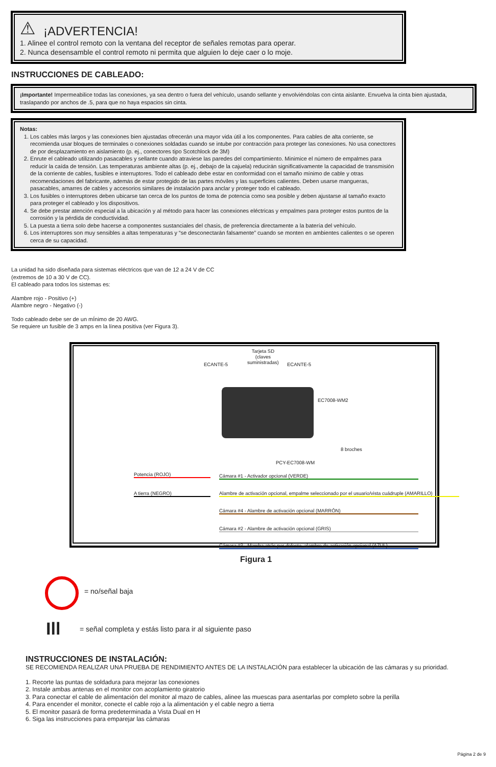⚠ ¡ADVERTENCIA!
1. Alinee el control remoto con la ventana del receptor de señales remotas para operar.
2. Nunca desensamble el control remoto ni permita que alguien lo deje caer o lo moje.
INSTRUCCIONES DE CABLEADO:
¡Importante! Impermeabilice todas las conexiones, ya sea dentro o fuera del vehículo, usando sellante y envolviéndolas con cinta aislante. Envuelva la cinta bien ajustada, traslapando por anchos de .5, para que no haya espacios sin cinta.
Notas:
1. Los cables más largos y las conexiones bien ajustadas ofrecerán una mayor vida útil a los componentes. Para cables de alta corriente, se recomienda usar bloques de terminales o conexiones soldadas cuando se intube por contracción para proteger las conexiones. No usa conectores de por desplazamiento en aislamiento (p. ej., conectores tipo Scotchlock de 3M)
2. Enrute el cableado utilizando pasacables y sellante cuando atraviese las paredes del compartimiento. Minimice el número de empalmes para reducir la caída de tensión. Las temperaturas ambiente altas (p. ej., debajo de la cajuela) reducirán significativamente la capacidad de transmisión de la corriente de cables, fusibles e interruptores. Todo el cableado debe estar en conformidad con el tamaño mínimo de cable y otras recomendaciones del fabricante, además de estar protegido de las partes móviles y las superficies calientes. Deben usarse mangueras, pasacables, amarres de cables y accesorios similares de instalación para anclar y proteger todo el cableado.
3. Los fusibles o interruptores deben ubicarse tan cerca de los puntos de toma de potencia como sea posible y deben ajustarse al tamaño exacto para proteger el cableado y los dispositivos.
4. Se debe prestar atención especial a la ubicación y al método para hacer las conexiones eléctricas y empalmes para proteger estos puntos de la corrosión y la pérdida de conductividad.
5. La puesta a tierra solo debe hacerse a componentes sustanciales del chasis, de preferencia directamente a la batería del vehículo.
6. Los interruptores son muy sensibles a altas temperaturas y “se desconectarán falsamente” cuando se monten en ambientes calientes o se operen cerca de su capacidad.
La unidad ha sido diseñada para sistemas eléctricos que van de 12 a 24 V de CC
(extremos de 10 a 30 V de CC).
El cableado para todos los sistemas es:
Alambre rojo - Positivo (+)
Alambre negro - Negativo (-)
Todo cableado debe ser de un mÍnimo de 20 AWG.
Se requiere un fusible de 3 amps en la línea positiva (ver Figura 3).
Tarjeta SD
(claves
suministradas)
ECANTE-5 ECANTE-5
EC7008-WM2
8 broches
PCY-EC7008-WM
Potencia (ROJO)
A tierra (NEGRO)
Cámara #1 - Activador opcional (VERDE)
Alambre de activación opcional, empalme seleccionado por el usuario/vista cuádruple (AMARILLO)
Cámara #4 - Alambre de activación opcional (MARRÓN)
Cámara #2 - Alambre de activación opcional (GRIS)
Cámara #3 - Marcha atrás por defecto, alambre de activación opcional (AZUL)
Figura 1
= no/señal baja
Ill
= señal completa y estás listo para ir al siguiente paso
INSTRUCCIONES DE INSTALACIÓN:
SE RECOMIENDA REALIZAR UNA PRUEBA DE RENDIMIENTO ANTES DE LA INSTALACIÓN para establecer la ubicación de las cámaras y su prioridad.
1. Recorte las puntas de soldadura para mejorar las conexiones
2. Instale ambas antenas en el monitor con acoplamiento giratorio
3. Para conectar el cable de alimentación del monitor al mazo de cables, alinee las muescas para asentarlas por completo sobre la perilla
4. Para encender el monitor, conecte el cable rojo a la alimentación y el cable negro a tierra
5. El monitor pasará de forma predeterminada a Vista Dual en H
6. Siga las instrucciones para emparejar las cámaras
Página 2 de 9